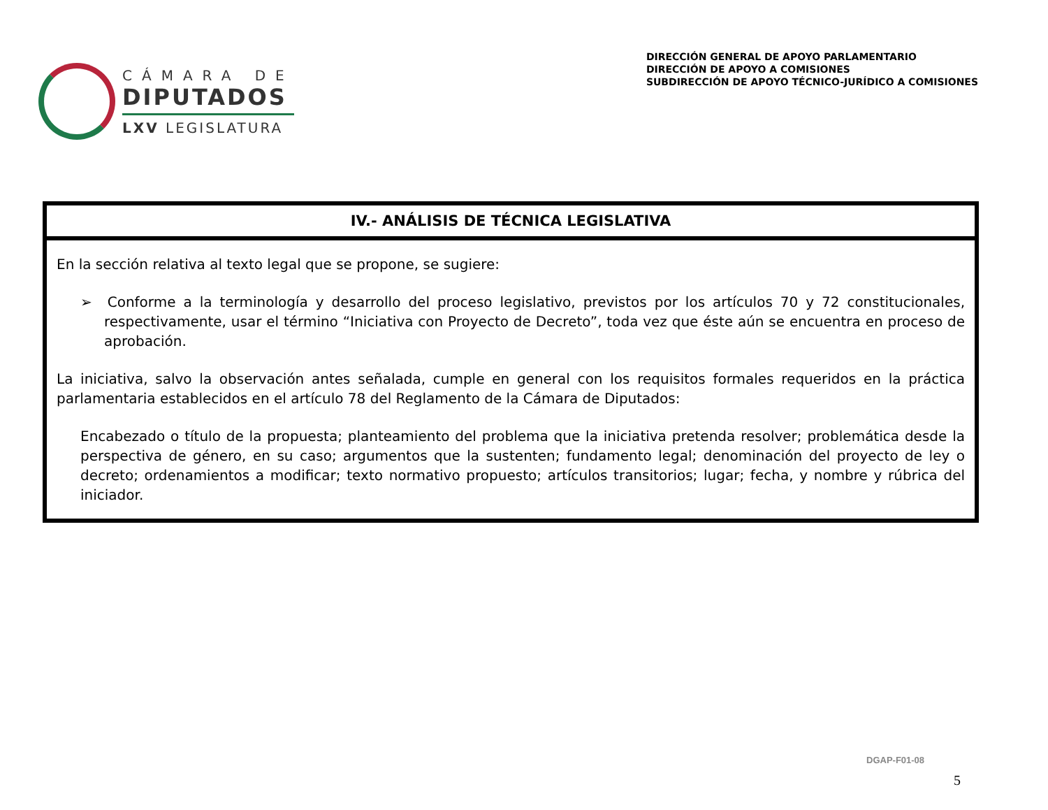CÁMARA DE
DIPUTADOS
LXV LEGISLATURA
DIRECCIÓN GENERAL DE APOYO PARLAMENTARIO
DIRECCIÓN DE APOYO A COMISIONES
SUBDIRECCIÓN DE APOYO TÉCNICO-JURÍDICO A COMISIONES
| IV.- ANÁLISIS DE TÉCNICA LEGISLATIVA |
| --- |
| En la sección relativa al texto legal que se propone, se sugiere: ➢ Conforme a la terminología y desarrollo del proceso legislativo, previstos por los artículos 70 y 72 constitucionales, respectivamente, usar el término “Iniciativa con Proyecto de Decreto”, toda vez que éste aún se encuentra en proceso de aprobación. La iniciativa, salvo la observación antes señalada, cumple en general con los requisitos formales requeridos en la práctica parlamentaria establecidos en el artículo 78 del Reglamento de la Cámara de Diputados: Encabezado o título de la propuesta; planteamiento del problema que la iniciativa pretenda resolver; problemática desde la perspectiva de género, en su caso; argumentos que la sustenten; fundamento legal; denominación del proyecto de ley o decreto; ordenamientos a modificar; texto normativo propuesto; artículos transitorios; lugar; fecha, y nombre y rúbrica del iniciador. |
DGAP-F01-08
5